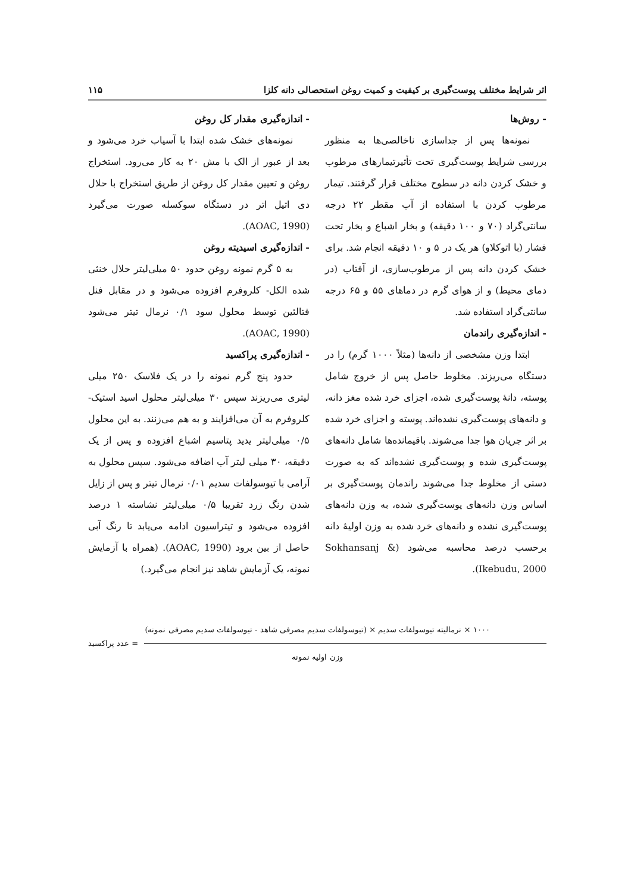اثر شرایط مختلف پوست‌گیری بر کیفیت و کمیت روغن استحصالی دانه کلزا ۱۱۵
- روش‌ها
نمونه‌ها پس از جداسازی ناخالصی‌ها به منظور بررسی شرایط پوست‌گیری تحت تأثیرتیمارهای مرطوب و خشک کردن دانه در سطوح مختلف قرار گرفتند. تیمار مرطوب کردن با استفاده از آب مقطر ۲۲ درجه سانتی‌گراد (۷۰ و ۱۰۰ دقیقه) و بخار اشباع و بخار تحت فشار (با اتوکلاو) هر یک در ۵ و ۱۰ دقیقه انجام شد. برای خشک کردن دانه پس از مرطوب‌سازی، از آفتاب (در دمای محیط) و از هوای گرم در دماهای ۵۵ و ۶۵ درجه سانتی‌گراد استفاده شد.
- اندازه‌گیری راندمان
ابتدا وزن مشخصی از دانه‌ها (مثلاً ۱۰۰۰ گرم) را در دستگاه می‌ریزند. مخلوط حاصل پس از خروج شامل پوسته، دانهٔ پوست‌گیری شده، اجزای خرد شده مغز دانه، و دانه‌های پوست‌گیری نشده‌اند. پوسته و اجزای خرد شده بر اثر جریان هوا جدا می‌شوند. باقیمانده‌ها شامل دانه‌های پوست‌گیری شده و پوست‌گیری نشده‌اند که به صورت دستی از مخلوط جدا می‌شوند راندمان پوست‌گیری بر اساس وزن دانه‌های پوست‌گیری شده، به وزن دانه‌های پوست‌گیری نشده و دانه‌های خرد شده به وزن اولیهٔ دانه برحسب درصد محاسبه می‌شود (Sokhansanj & Ikebudu, 2000).
- اندازه‌گیری مقدار کل روغن
نمونه‌های خشک شده ابتدا با آسیاب خرد می‌شود و بعد از عبور از الک با مش ۲۰ به کار می‌رود. استخراج روغن و تعیین مقدار کل روغن از طریق استخراج با حلال دی اتیل اتر در دستگاه سوکسله صورت می‌گیرد (AOAC, 1990).
- اندازه‌گیری اسیدیته روغن
به ۵ گرم نمونه روغن حدود ۵۰ میلی‌لیتر حلال خنثی شده الکل- کلروفرم افزوده می‌شود و در مقابل فنل فتالئین توسط محلول سود ۰/۱ نرمال تیتر می‌شود (AOAC, 1990).
- اندازه‌گیری پراکسید
حدود پنج گرم نمونه را در یک فلاسک ۲۵۰ میلی لیتری می‌ریزند سپس ۳۰ میلی‌لیتر محلول اسید استیک- کلروفرم به آن می‌افزایند و به هم می‌زنند. به این محلول ۰/۵ میلی‌لیتر یدید پتاسیم اشباع افزوده و پس از یک دقیقه، ۳۰ میلی لیتر آب اضافه می‌شود. سپس محلول به آرامی با تیوسولفات سدیم ۰/۰۱ نرمال تیتر و پس از زایل شدن رنگ زرد تقریبا ۰/۵ میلی‌لیتر نشاسته ۱ درصد افزوده می‌شود و تیتراسیون ادامه می‌یابد تا رنگ آبی حاصل از بین برود (AOAC, 1990). (همراه با آزمایش نمونه، یک آزمایش شاهد نیز انجام می‌گیرد.)
۱۰۰۰ × نرمالیته تیوسولفات سدیم × (تیوسولفات سدیم مصرفی شاهد - تیوسولفات سدیم مصرفی نمونه)
= عدد پراکسید
وزن اولیه نمونه